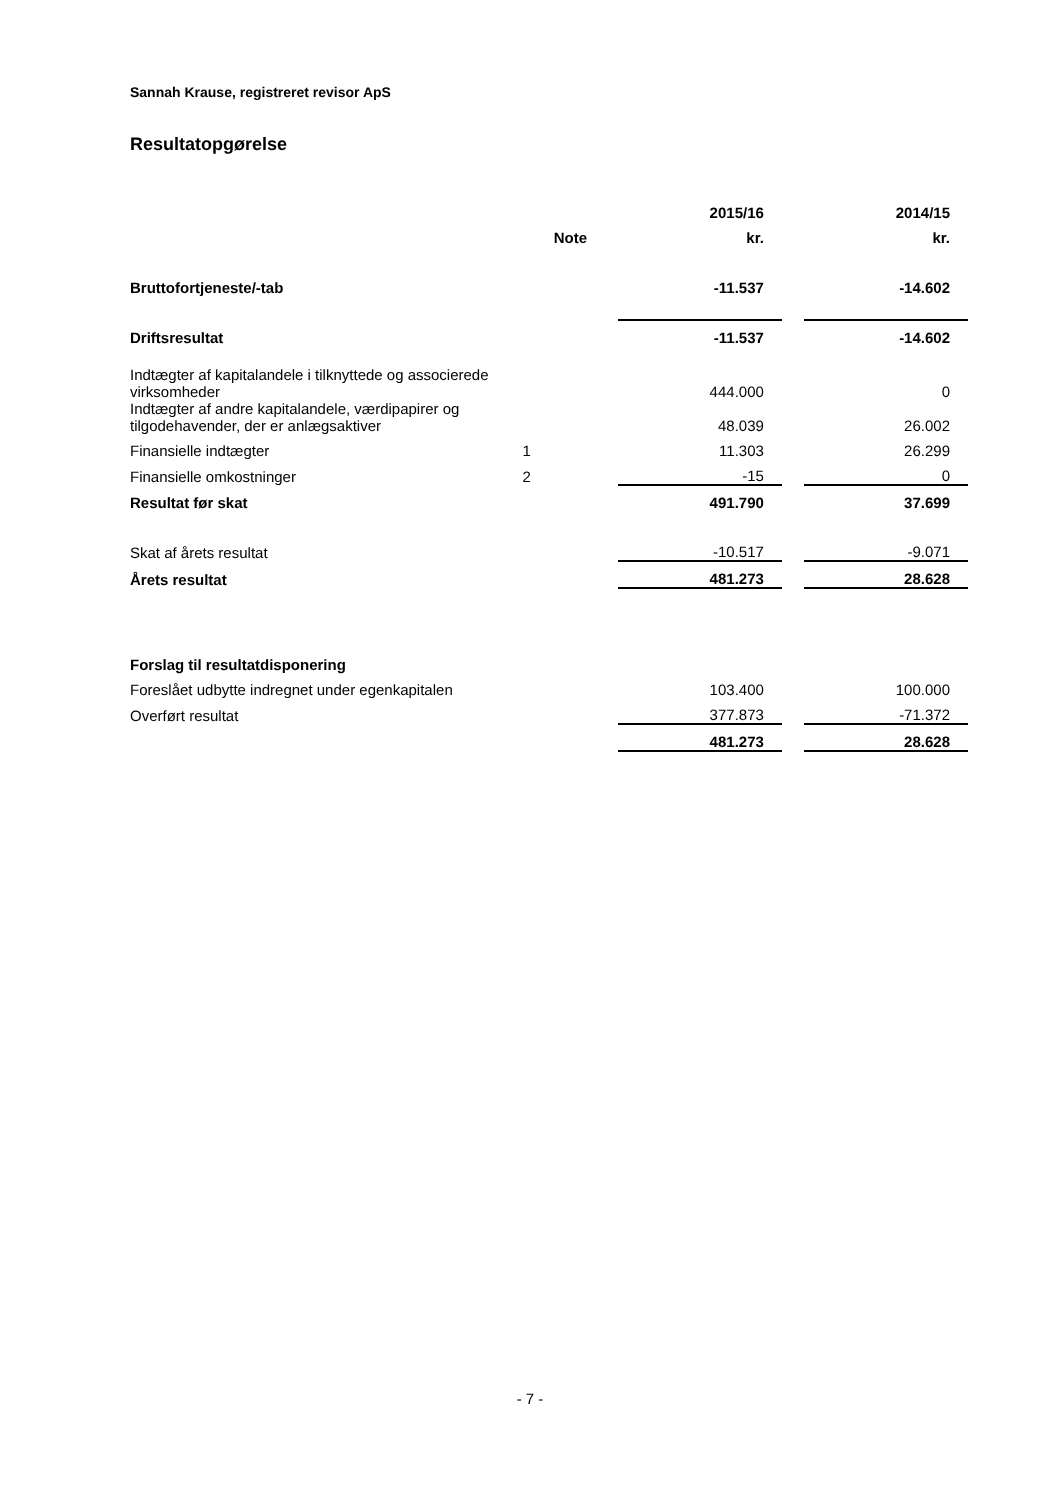Sannah Krause, registreret revisor ApS
Resultatopgørelse
| | | 2015/16 | | 2014/15 |
| --- | --- | --- | --- | --- |
| | Note | kr. | | kr. |
| Bruttofortjeneste/-tab | | -11.537 | | -14.602 |
| Driftsresultat | | -11.537 | | -14.602 |
| Indtægter af kapitalandele i tilknyttede og associerede virksomheder | | 444.000 | | 0 |
| Indtægter af andre kapitalandele, værdipapirer og tilgodehavender, der er anlægsaktiver | | 48.039 | | 26.002 |
| Finansielle indtægter | 1 | 11.303 | | 26.299 |
| Finansielle omkostninger | 2 | -15 | | 0 |
| Resultat før skat | | 491.790 | | 37.699 |
| Skat af årets resultat | | -10.517 | | -9.071 |
| Årets resultat | | 481.273 | | 28.628 |
| Forslag til resultatdisponering | | | | |
| Foreslået udbytte indregnet under egenkapitalen | | 103.400 | | 100.000 |
| Overført resultat | | 377.873 | | -71.372 |
| | | 481.273 | | 28.628 |
- 7 -